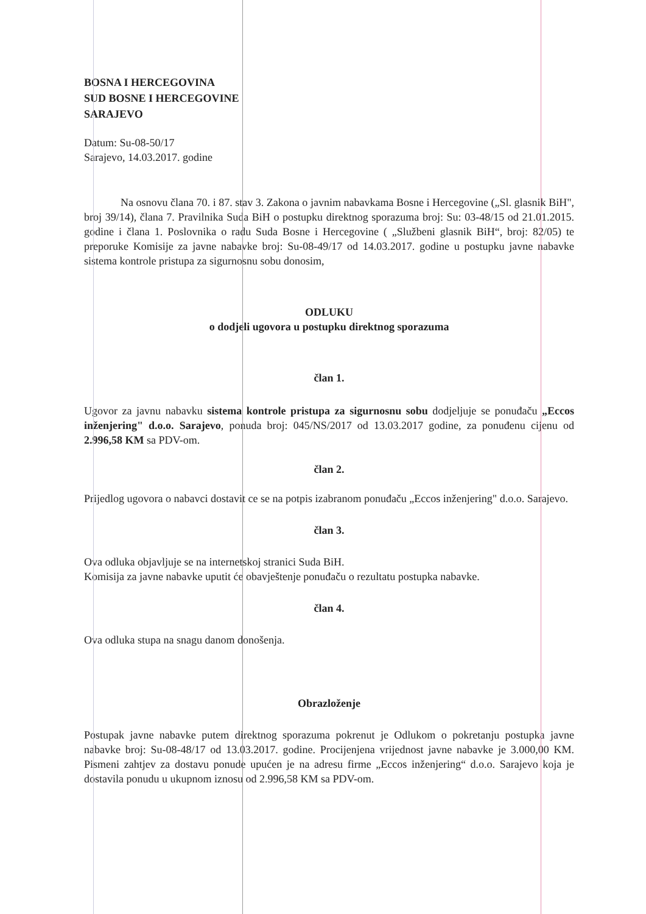BOSNA I HERCEGOVINA
SUD BOSNE I HERCEGOVINE
SARAJEVO
Datum: Su-08-50/17
Sarajevo, 14.03.2017. godine
Na osnovu člana 70. i 87. stav 3. Zakona o javnim nabavkama Bosne i Hercegovine („Sl. glasnik BiH", broj 39/14), člana 7. Pravilnika Suda BiH o postupku direktnog sporazuma broj: Su: 03-48/15 od 21.01.2015. godine i člana 1. Poslovnika o radu Suda Bosne i Hercegovine ( „Službeni glasnik BiH“, broj: 82/05) te preporuke Komisije za javne nabavke broj: Su-08-49/17 od 14.03.2017. godine u postupku javne nabavke sistema kontrole pristupa za sigurnosnu sobu donosim,
ODLUKU
o dodjeli ugovora u postupku direktnog sporazuma
član 1.
Ugovor za javnu nabavku sistema kontrole pristupa za sigurnosnu sobu dodjeljuje se ponuđaču „Eccos inženjering" d.o.o. Sarajevo, ponuda broj: 045/NS/2017 od 13.03.2017 godine, za ponuđenu cijenu od 2.996,58 KM sa PDV-om.
član 2.
Prijedlog ugovora o nabavci dostavit ce se na potpis izabranom ponuđaču „Eccos inženjering" d.o.o. Sarajevo.
član 3.
Ova odluka objavljuje se na internetskoj stranici Suda BiH.
Komisija za javne nabavke uputit će obavještenje ponuđaču o rezultatu postupka nabavke.
član 4.
Ova odluka stupa na snagu danom donošenja.
Obrazloženje
Postupak javne nabavke putem direktnog sporazuma pokrenut je Odlukom o pokretanju postupka javne nabavke broj: Su-08-48/17 od 13.03.2017. godine. Procijenjena vrijednost javne nabavke je 3.000,00 KM. Pismeni zahtjev za dostavu ponude upućen je na adresu firme „Eccos inženjering“ d.o.o. Sarajevo koja je dostavila ponudu u ukupnom iznosu od 2.996,58 KM sa PDV-om.